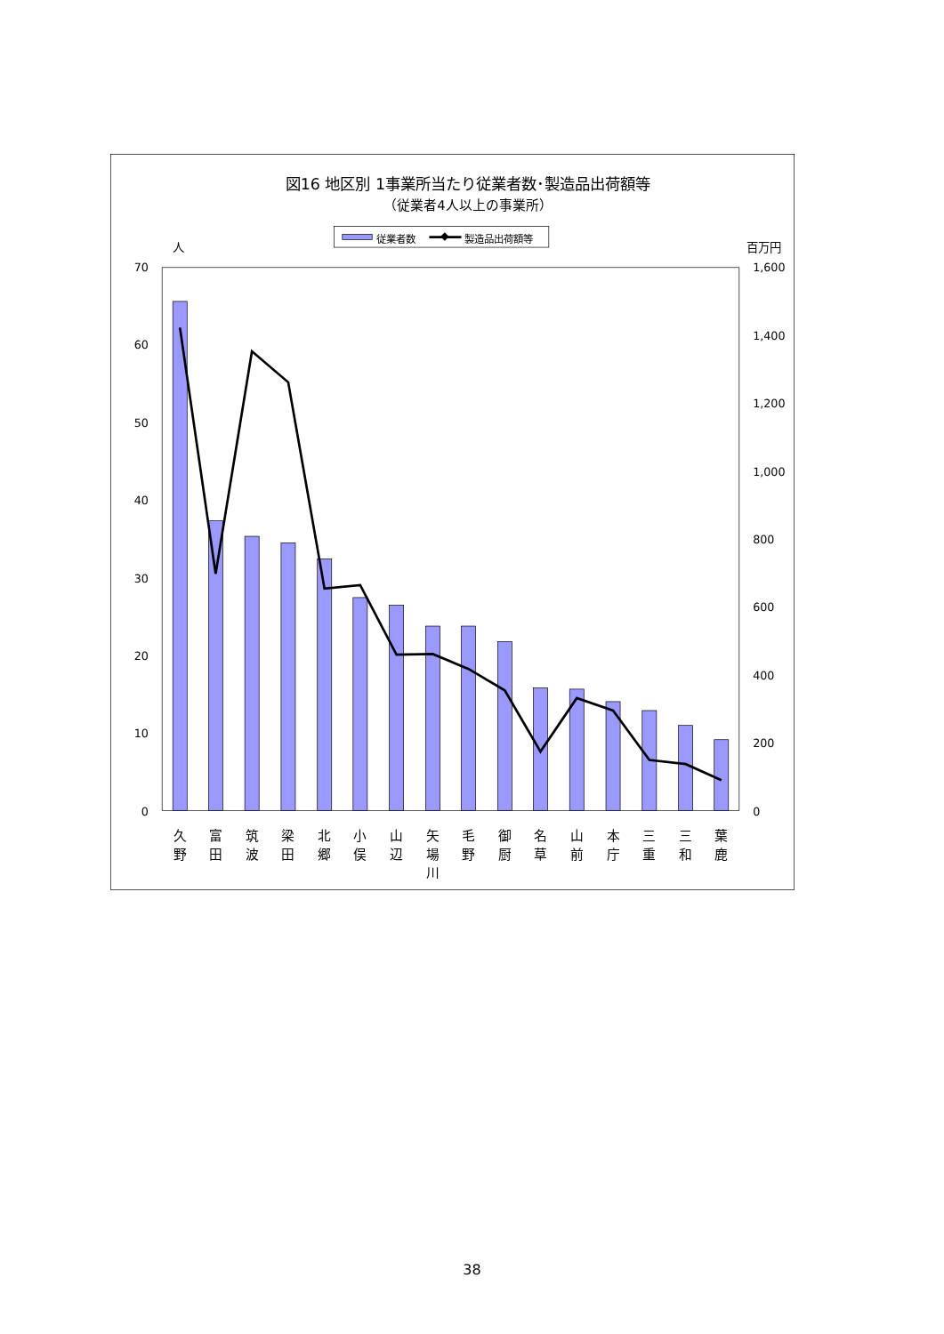図16 地区別 1事業所当たり従業者数･製造品出荷額等
（従業者4人以上の事業所）
従業者数
製造品出荷額等
人
百万円
70
60
50
40
30
20
10
0
1,600
1,400
1,200
1,000
800
600
400
200
0
久
野
富
田
筑
波
梁
田
北
郷
小
俣
山
辺
矢
場
川
毛
野
御
厨
名
草
山
前
本
庁
三
重
三
和
葉
鹿
38